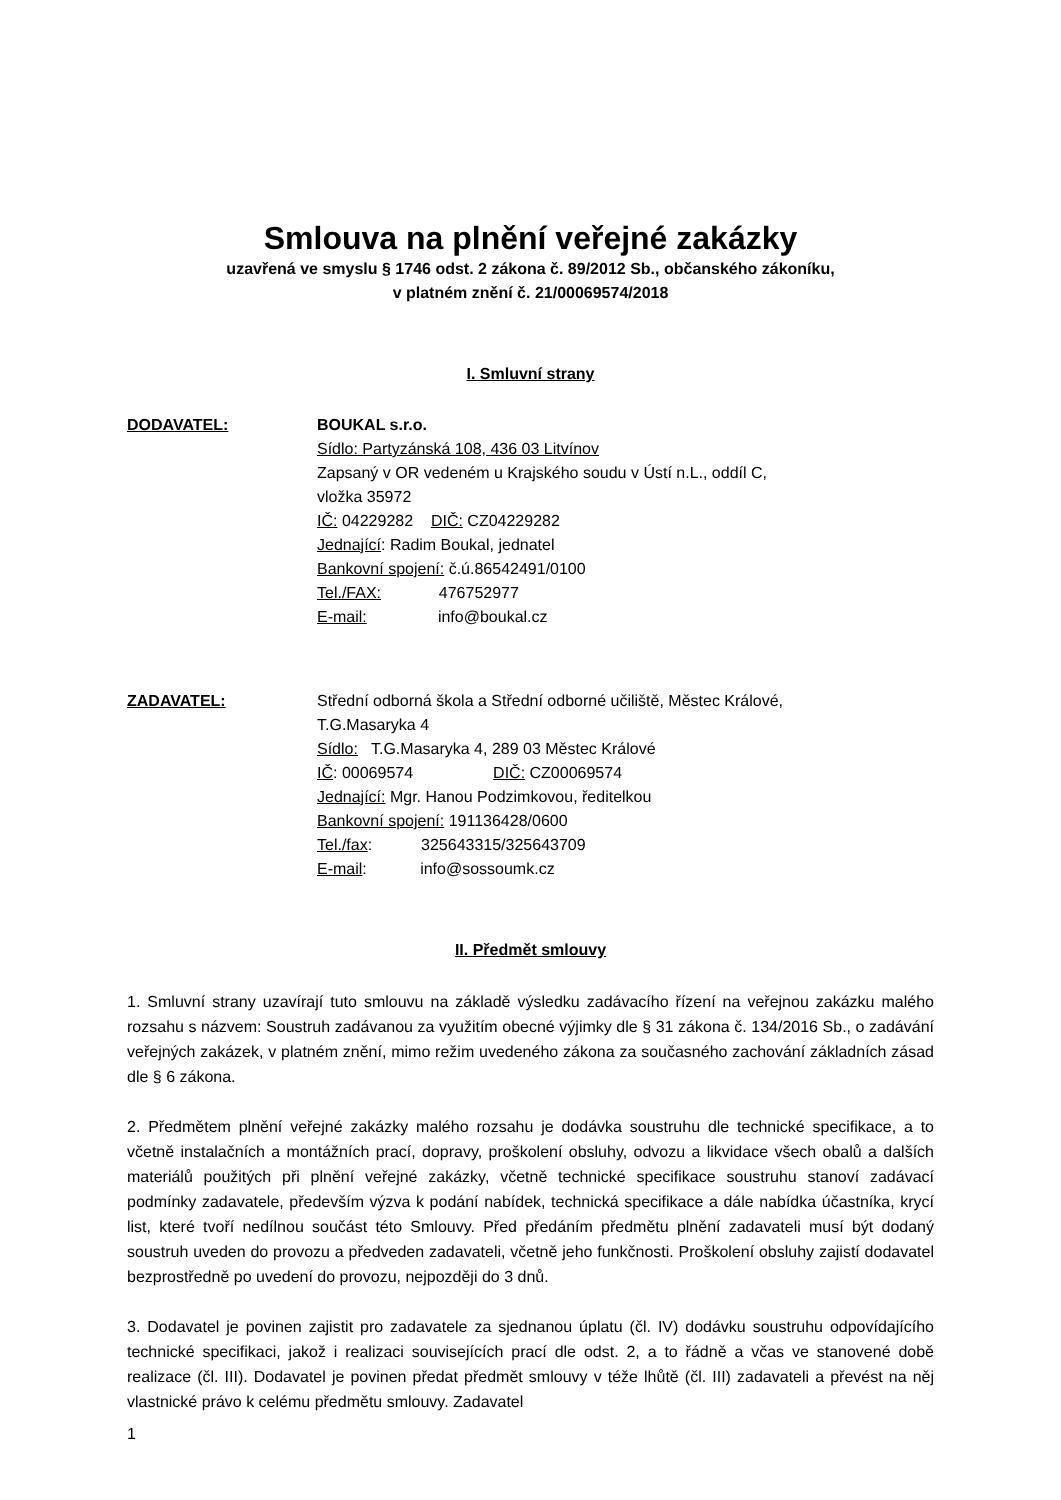Smlouva na plnění veřejné zakázky
uzavřená ve smyslu § 1746 odst. 2 zákona č. 89/2012 Sb., občanského zákoníku,
v platném znění č. 21/00069574/2018
I. Smluvní strany
DODAVATEL: BOUKAL s.r.o.
Sídlo: Partyzánská 108, 436 03 Litvínov
Zapsaný v OR vedeném u Krajského soudu v Ústí n.L., oddíl C,
vložka 35972
IČ: 04229282 DIČ: CZ04229282
Jednající: Radim Boukal, jednatel
Bankovní spojení: č.ú.86542491/0100
Tel./FAX: 476752977
E-mail: info@boukal.cz
ZADAVATEL: Střední odborná škola a Střední odborné učiliště, Městec Králové,
T.G.Masaryka 4
Sídlo: T.G.Masaryka 4, 289 03 Městec Králové
IČ: 00069574 DIČ: CZ00069574
Jednající: Mgr. Hanou Podzimkovou, ředitelkou
Bankovní spojení: 191136428/0600
Tel./fax: 325643315/325643709
E-mail: info@sossoumk.cz
II. Předmět smlouvy
1. Smluvní strany uzavírají tuto smlouvu na základě výsledku zadávacího řízení na veřejnou zakázku malého rozsahu s názvem: Soustruh zadávanou za využitím obecné výjimky dle § 31 zákona č. 134/2016 Sb., o zadávání veřejných zakázek, v platném znění, mimo režim uvedeného zákona za současného zachování základních zásad dle § 6 zákona.
2. Předmětem plnění veřejné zakázky malého rozsahu je dodávka soustruhu dle technické specifikace, a to včetně instalačních a montážních prací, dopravy, proškolení obsluhy, odvozu a likvidace všech obalů a dalších materiálů použitých při plnění veřejné zakázky, včetně technické specifikace soustruhu stanoví zadávací podmínky zadavatele, především výzva k podání nabídek, technická specifikace a dále nabídka účastníka, krycí list, které tvoří nedílnou součást této Smlouvy. Před předáním předmětu plnění zadavateli musí být dodaný soustruh uveden do provozu a předveden zadavateli, včetně jeho funkčnosti. Proškolení obsluhy zajistí dodavatel bezprostředně po uvedení do provozu, nejpozději do 3 dnů.
3. Dodavatel je povinen zajistit pro zadavatele za sjednanou úplatu (čl. IV) dodávku soustruhu odpovídajícího technické specifikaci, jakož i realizaci souvisejících prací dle odst. 2, a to řádně a včas ve stanovené době realizace (čl. III). Dodavatel je povinen předat předmět smlouvy v téže lhůtě (čl. III) zadavateli a převést na něj vlastnické právo k celému předmětu smlouvy. Zadavatel
1